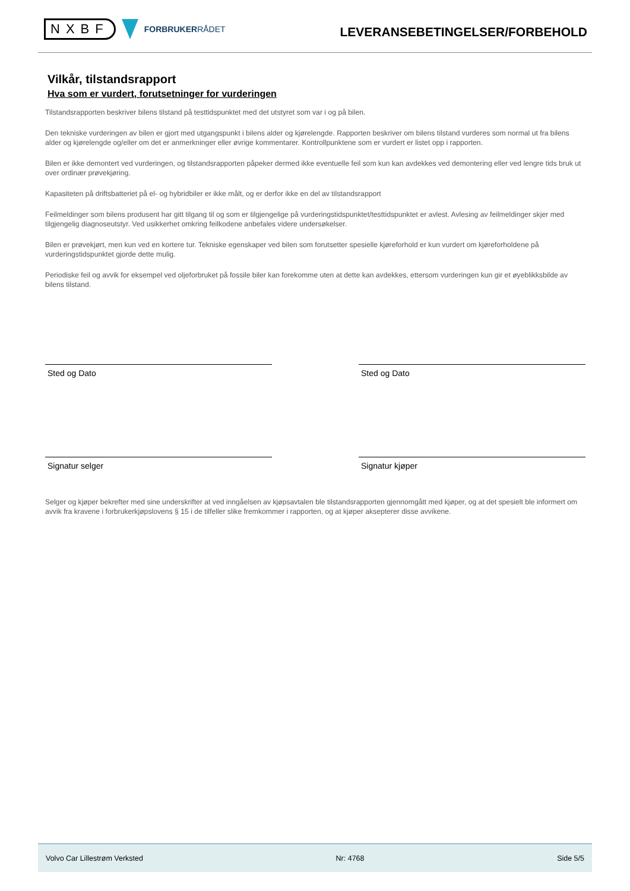NXBF
FORBRUKERRÅDET
LEVERANSEBETINGELSER/FORBEHOLD
Vilkår, tilstandsrapport
Hva som er vurdert, forutsetninger for vurderingen
Tilstandsrapporten beskriver bilens tilstand på testtidspunktet med det utstyret som var i og på bilen.
Den tekniske vurderingen av bilen er gjort med utgangspunkt i bilens alder og kjørelengde. Rapporten beskriver om bilens tilstand vurderes som normal ut fra bilens alder og kjørelengde og/eller om det er anmerkninger eller øvrige kommentarer. Kontrollpunktene som er vurdert er listet opp i rapporten.
Bilen er ikke demontert ved vurderingen, og tilstandsrapporten påpeker dermed ikke eventuelle feil som kun kan avdekkes ved demontering eller ved lengre tids bruk ut over ordinær prøvekjøring.
Kapasiteten på driftsbatteriet på el- og hybridbiler er ikke målt, og er derfor ikke en del av tilstandsrapport
Feilmeldinger som bilens produsent har gitt tilgang til og som er tilgjengelige på vurderingstidspunktet/testtidspunktet er avlest. Avlesing av feilmeldinger skjer med tilgjengelig diagnoseutstyr. Ved usikkerhet omkring feilkodene anbefales videre undersøkelser.
Bilen er prøvekjørt, men kun ved en kortere tur. Tekniske egenskaper ved bilen som forutsetter spesielle kjøreforhold er kun vurdert om kjøreforholdene på vurderingstidspunktet gjorde dette mulig.
Periodiske feil og avvik for eksempel ved oljeforbruket på fossile biler kan forekomme uten at dette kan avdekkes, ettersom vurderingen kun gir et øyeblikksbilde av bilens tilstand.
Sted og Dato Sted og Dato
Signatur selger Signatur kjøper
Selger og kjøper bekrefter med sine underskrifter at ved inngåelsen av kjøpsavtalen ble tilstandsrapporten gjennomgått med kjøper, og at det spesielt ble informert om avvik fra kravene i forbrukerkjøpslovens § 15 i de tilfeller slike fremkommer i rapporten, og at kjøper aksepterer disse avvikene.
Volvo Car Lillestrøm Verksted Nr: 4768 Side 5/5